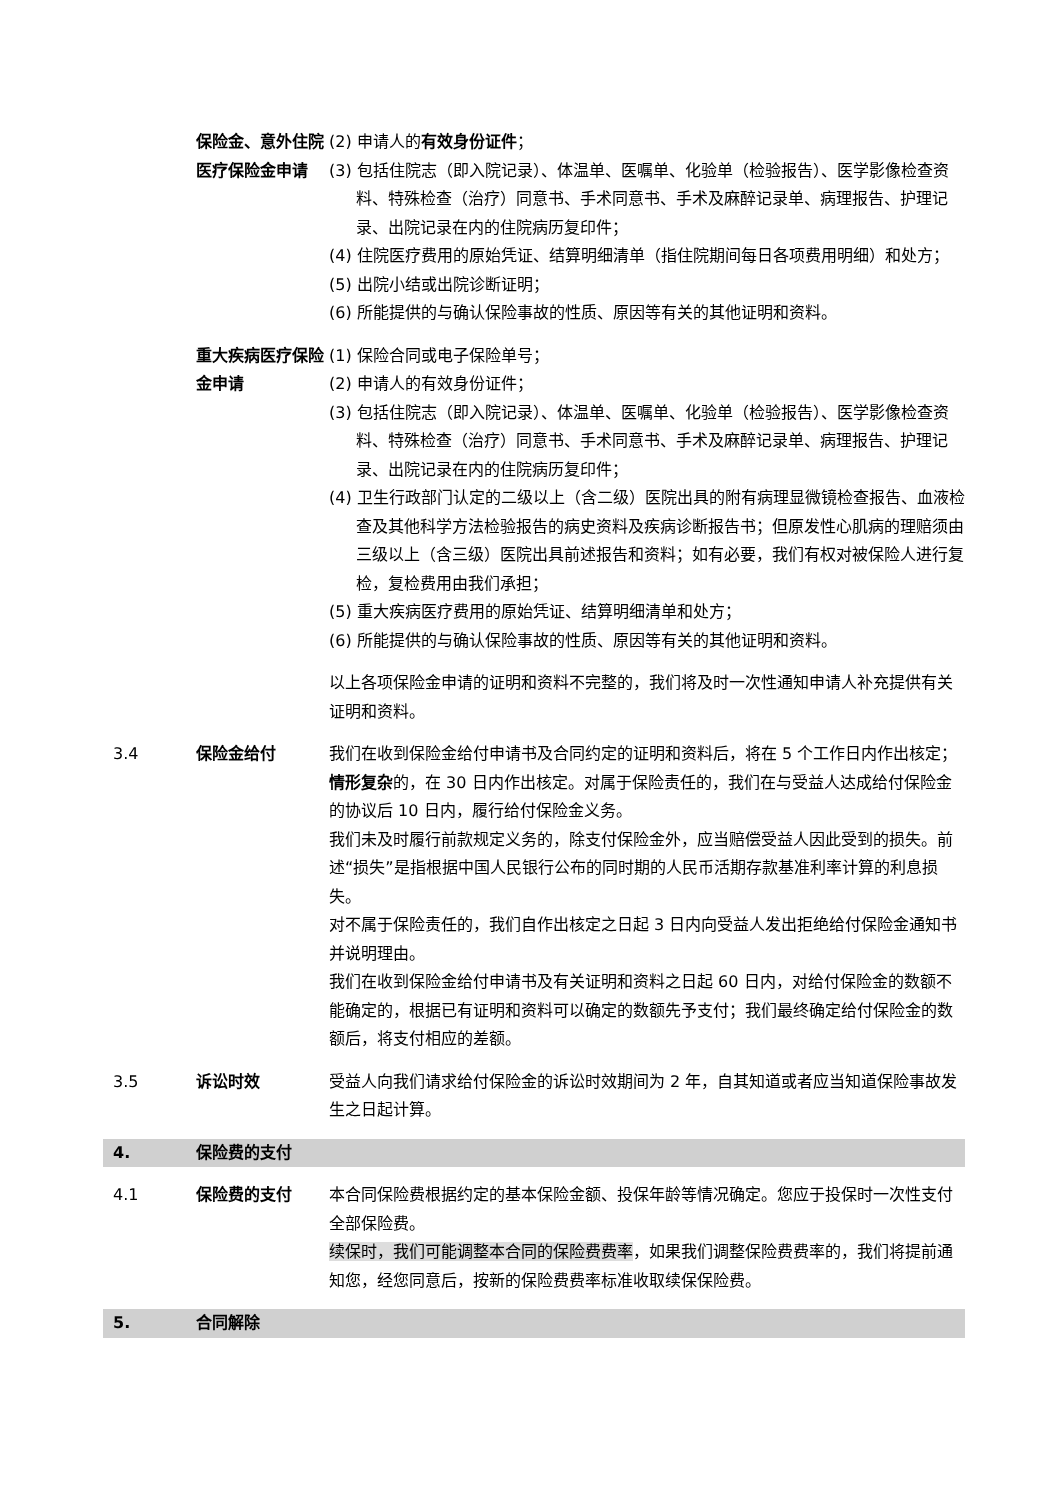保险金、意外住院医疗保险金申请
(2) 申请人的有效身份证件；
(3) 包括住院志（即入院记录）、体温单、医嘱单、化验单（检验报告）、医学影像检查资料、特殊检查（治疗）同意书、手术同意书、手术及麻醉记录单、病理报告、护理记录、出院记录在内的住院病历复印件；
(4) 住院医疗费用的原始凭证、结算明细清单（指住院期间每日各项费用明细）和处方；
(5) 出院小结或出院诊断证明；
(6) 所能提供的与确认保险事故的性质、原因等有关的其他证明和资料。
重大疾病医疗保险金申请
(1) 保险合同或电子保险单号；
(2) 申请人的有效身份证件；
(3) 包括住院志（即入院记录）、体温单、医嘱单、化验单（检验报告）、医学影像检查资料、特殊检查（治疗）同意书、手术同意书、手术及麻醉记录单、病理报告、护理记录、出院记录在内的住院病历复印件；
(4) 卫生行政部门认定的二级以上（含二级）医院出具的附有病理显微镜检查报告、血液检查及其他科学方法检验报告的病史资料及疾病诊断报告书；但原发性心肌病的理赔须由三级以上（含三级）医院出具前述报告和资料；如有必要，我们有权对被保险人进行复检，复检费用由我们承担；
(5) 重大疾病医疗费用的原始凭证、结算明细清单和处方；
(6) 所能提供的与确认保险事故的性质、原因等有关的其他证明和资料。
以上各项保险金申请的证明和资料不完整的，我们将及时一次性通知申请人补充提供有关证明和资料。
3.4 保险金给付 我们在收到保险金给付申请书及合同约定的证明和资料后，将在 5 个工作日内作出核定；情形复杂的，在 30 日内作出核定。对属于保险责任的，我们在与受益人达成给付保险金的协议后 10 日内，履行给付保险金义务。
我们未及时履行前款规定义务的，除支付保险金外，应当赔偿受益人因此受到的损失。前述“损失”是指根据中国人民银行公布的同时期的人民币活期存款基准利率计算的利息损失。
对不属于保险责任的，我们自作出核定之日起 3 日内向受益人发出拒绝给付保险金通知书并说明理由。
我们在收到保险金给付申请书及有关证明和资料之日起 60 日内，对给付保险金的数额不能确定的，根据已有证明和资料可以确定的数额先予支付；我们最终确定给付保险金的数额后，将支付相应的差额。
3.5 诉讼时效 受益人向我们请求给付保险金的诉讼时效期间为 2 年，自其知道或者应当知道保险事故发生之日起计算。
4. 保险费的支付
4.1 保险费的支付 本合同保险费根据约定的基本保险金额、投保年龄等情况确定。您应于投保时一次性支付全部保险费。
续保时，我们可能调整本合同的保险费费率，如果我们调整保险费费率的，我们将提前通知您，经您同意后，按新的保险费费率标准收取续保保险费。
5. 合同解除